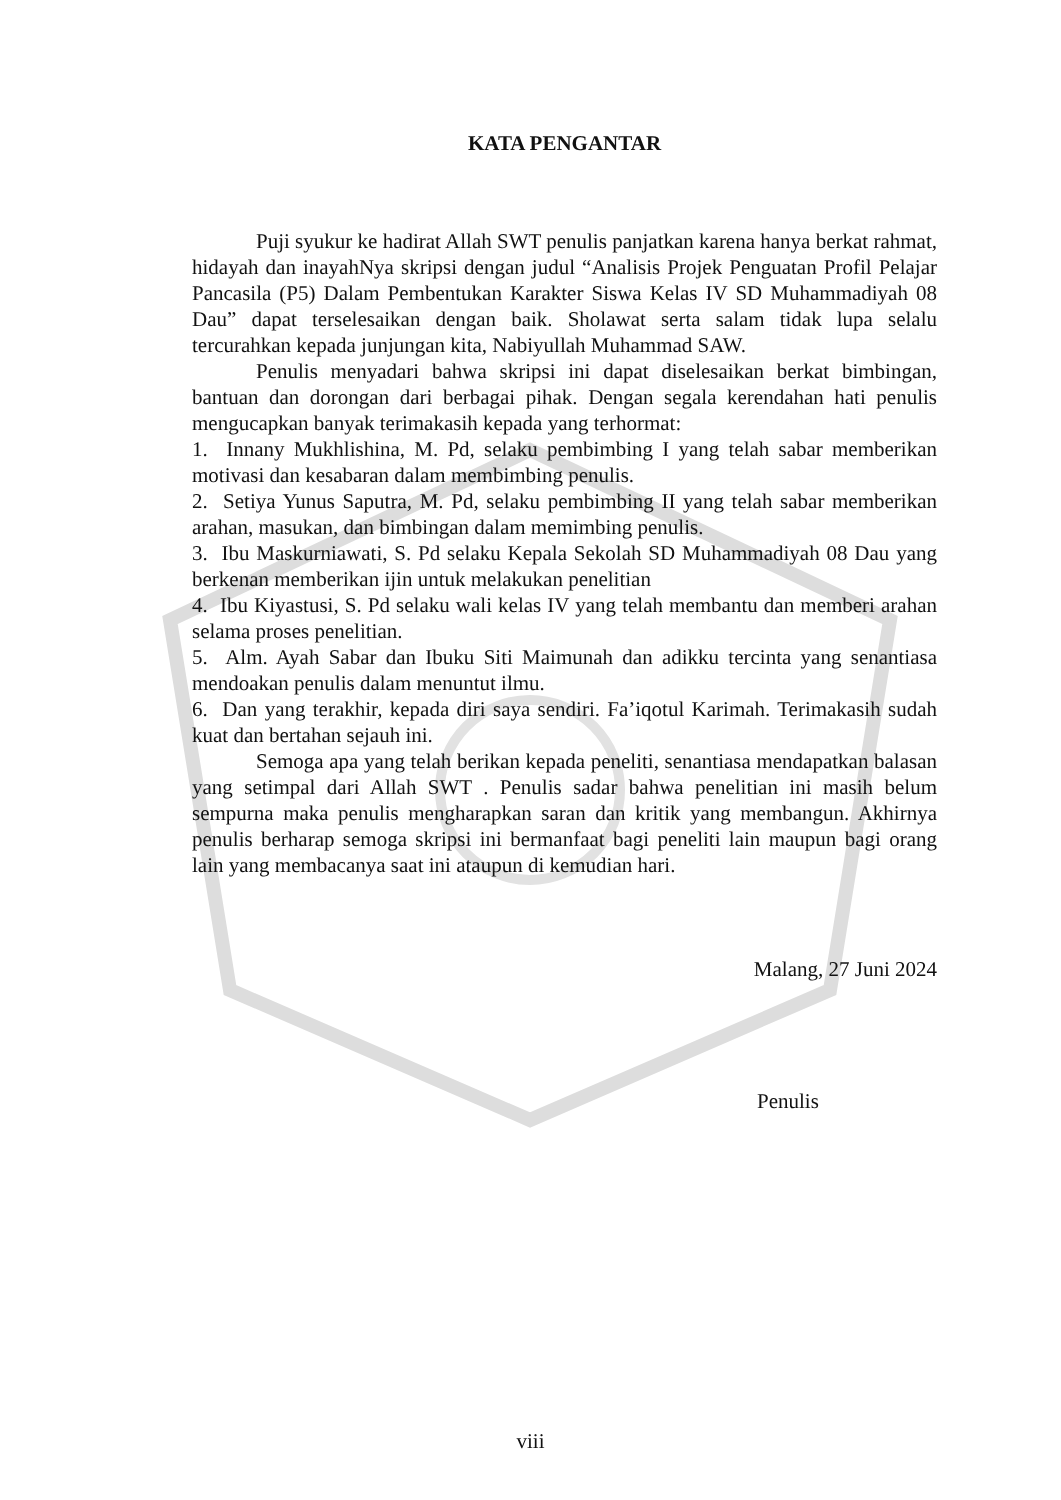KATA PENGANTAR
Puji syukur ke hadirat Allah SWT penulis panjatkan karena hanya berkat rahmat, hidayah dan inayahNya skripsi dengan judul “Analisis Projek Penguatan Profil Pelajar Pancasila (P5) Dalam Pembentukan Karakter Siswa Kelas IV SD Muhammadiyah 08 Dau” dapat terselesaikan dengan baik. Sholawat serta salam tidak lupa selalu tercurahkan kepada junjungan kita, Nabiyullah Muhammad SAW.
Penulis menyadari bahwa skripsi ini dapat diselesaikan berkat bimbingan, bantuan dan dorongan dari berbagai pihak. Dengan segala kerendahan hati penulis mengucapkan banyak terimakasih kepada yang terhormat:
1. Innany Mukhlishina, M. Pd, selaku pembimbing I yang telah sabar memberikan motivasi dan kesabaran dalam membimbing penulis.
2. Setiya Yunus Saputra, M. Pd, selaku pembimbing II yang telah sabar memberikan arahan, masukan, dan bimbingan dalam memimbing penulis.
3. Ibu Maskurniawati, S. Pd selaku Kepala Sekolah SD Muhammadiyah 08 Dau yang berkenan memberikan ijin untuk melakukan penelitian
4. Ibu Kiyastusi, S. Pd selaku wali kelas IV yang telah membantu dan memberi arahan selama proses penelitian.
5. Alm. Ayah Sabar dan Ibuku Siti Maimunah dan adikku tercinta yang senantiasa mendoakan penulis dalam menuntut ilmu.
6. Dan yang terakhir, kepada diri saya sendiri. Fa’iqotul Karimah. Terimakasih sudah kuat dan bertahan sejauh ini.
Semoga apa yang telah berikan kepada peneliti, senantiasa mendapatkan balasan yang setimpal dari Allah SWT . Penulis sadar bahwa penelitian ini masih belum sempurna maka penulis mengharapkan saran dan kritik yang membangun. Akhirnya penulis berharap semoga skripsi ini bermanfaat bagi peneliti lain maupun bagi orang lain yang membacanya saat ini ataupun di kemudian hari.
Malang, 27 Juni 2024
Penulis
viii